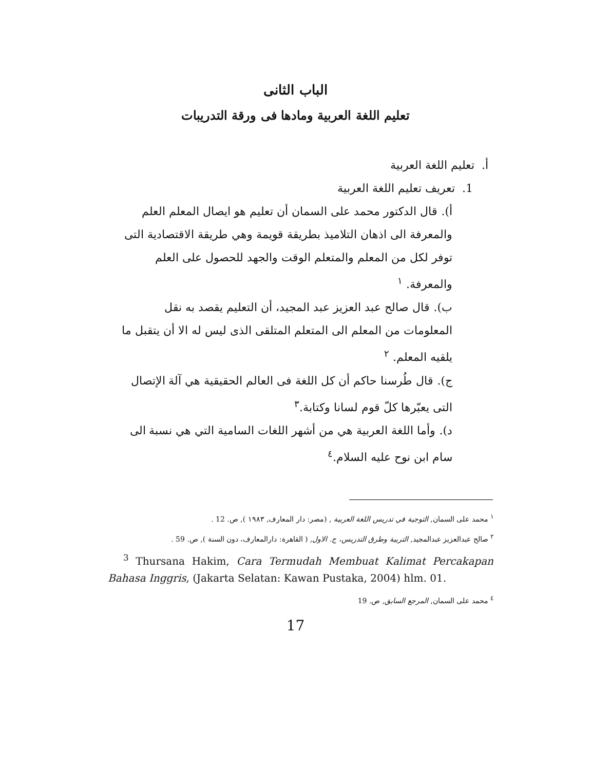الباب الثانى
تعليم اللغة العربية ومادها فى ورقة التدريبات
أ. تعليم اللغة العربية
1. تعريف تعليم اللغة العربية
أ). قال الدكتور محمد على السمان أن تعليم هو ايصال المعلم العلم والمعرفة الى اذهان التلاميذ بطريقة قويمة وهي طريقة الاقتصادية التى توفر لكل من المعلم والمتعلم الوقت والجهد للحصول على العلم والمعرفة. <sup>١</sup>
ب). قال صالح عبد العزيز عبد المجيد، أن التعليم يقصد به نقل المعلومات من المعلم الى المتعلم المتلقى الذى ليس له الا أن يتقبل ما يلقيه المعلم. <sup>٢</sup>
ج). قال طُرسنا حاكم أن كل اللغة فى العالم الحقيقية هي آلة الإتصال التى يعبّرها كلّ قوم لسانا وكتابة.<sup>٣</sup>
د). وأما اللغة العربية هي من أشهر اللغات السامية التي هي نسبة الى سام ابن نوح عليه السلام.<sup>٤</sup>
<sup>١</sup> محمد على السمان, التوجية في تدريس اللغة العربية , (مصر: دار المعارف, ١٩٨٣ ), ص. 12 .
<sup>٢</sup> صالح عبدالعزيز عبدالمجيد, التربية وطرق التدريس، ج. الاول, ( القاهرة: دارالمعارف، دون السنة ), ص. 59 .
<sup>3</sup> Thursana Hakim, Cara Termudah Membuat Kalimat Percakapan Bahasa Inggris, (Jakarta Selatan: Kawan Pustaka, 2004) hlm. 01.
<sup>٤</sup> محمد على السمان, المرجع السابق, ص. 19
17